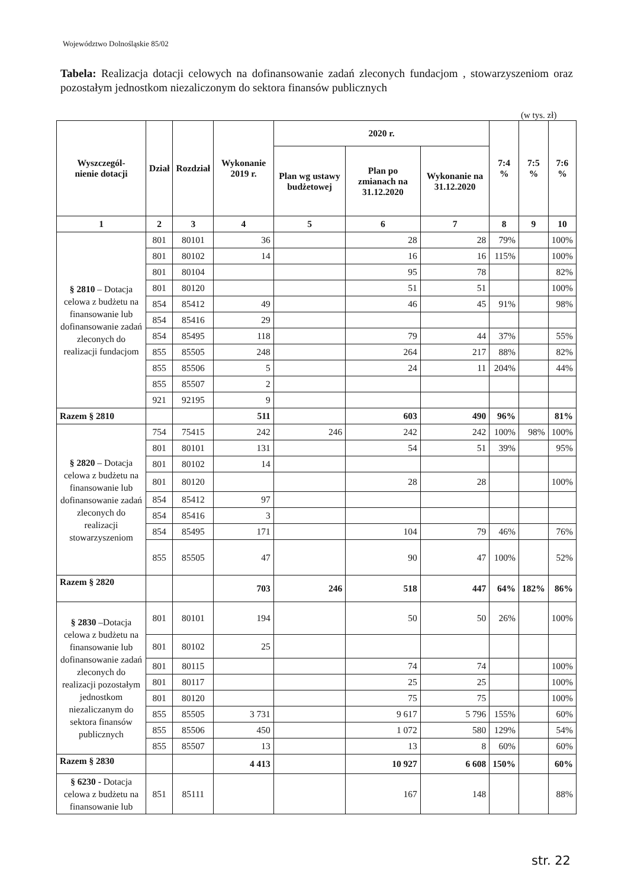Województwo Dolnośląskie 85/02
Tabela: Realizacja dotacji celowych na dofinansowanie zadań zleconych fundacjom , stowarzyszeniom oraz pozostałym jednostkom niezaliczonym do sektora finansów publicznych
(w tys. zł)
| Wyszczegól- nienie dotacji | Dział | Rozdział | Wykonanie 2019 r. | 2020 r. | | | 7:4 % | 7:5 % | 7:6 % |
| --- | --- | --- | --- | --- | --- | --- | --- | --- | --- |
| | | | | Plan wg ustawy budżetowej | Plan po zmianach na 31.12.2020 | Wykonanie na 31.12.2020 | | | |
| 1 | 2 | 3 | 4 | 5 | 6 | 7 | 8 | 9 | 10 |
| § 2810 – Dotacja celowa z budżetu na finansowanie lub dofinansowanie zadań zleconych do realizacji fundacjom | 801 | 80101 | 36 | | 28 | 28 | 79% | | 100% |
| | 801 | 80102 | 14 | | 16 | 16 | 115% | | 100% |
| | 801 | 80104 | | | 95 | 78 | | | 82% |
| | 801 | 80120 | | | 51 | 51 | | | 100% |
| | 854 | 85412 | 49 | | 46 | 45 | 91% | | 98% |
| | 854 | 85416 | 29 | | | | | | |
| | 854 | 85495 | 118 | | 79 | 44 | 37% | | 55% |
| | 855 | 85505 | 248 | | 264 | 217 | 88% | | 82% |
| | 855 | 85506 | 5 | | 24 | 11 | 204% | | 44% |
| | 855 | 85507 | 2 | | | | | | |
| | 921 | 92195 | 9 | | | | | | |
| Razem § 2810 | | | 511 | | 603 | 490 | 96% | | 81% |
| § 2820 – Dotacja celowa z budżetu na finansowanie lub dofinansowanie zadań zleconych do realizacji stowarzyszeniom | 754 | 75415 | 242 | 246 | 242 | 242 | 100% | 98% | 100% |
| | 801 | 80101 | 131 | | 54 | 51 | 39% | | 95% |
| | 801 | 80102 | 14 | | | | | | |
| | 801 | 80120 | | | 28 | 28 | | | 100% |
| | 854 | 85412 | 97 | | | | | | |
| | 854 | 85416 | 3 | | | | | | |
| | 854 | 85495 | 171 | | 104 | 79 | 46% | | 76% |
| | 855 | 85505 | 47 | | 90 | 47 | 100% | | 52% |
| Razem § 2820 | | | 703 | 246 | 518 | 447 | 64% | 182% | 86% |
| § 2830 –Dotacja celowa z budżetu na finansowanie lub dofinansowanie zadań zleconych do realizacji pozostałym jednostkom niezaliczanym do sektora finansów publicznych | 801 | 80101 | 194 | | 50 | 50 | 26% | | 100% |
| | 801 | 80102 | 25 | | | | | | |
| | 801 | 80115 | | | 74 | 74 | | | 100% |
| | 801 | 80117 | | | 25 | 25 | | | 100% |
| | 801 | 80120 | | | 75 | 75 | | | 100% |
| | 855 | 85505 | 3 731 | | 9 617 | 5 796 | 155% | | 60% |
| | 855 | 85506 | 450 | | 1 072 | 580 | 129% | | 54% |
| | 855 | 85507 | 13 | | 13 | 8 | 60% | | 60% |
| Razem § 2830 | | | 4 413 | | 10 927 | 6 608 | 150% | | 60% |
| § 6230 - Dotacja celowa z budżetu na finansowanie lub | 851 | 85111 | | | 167 | 148 | | | 88% |
str. 22